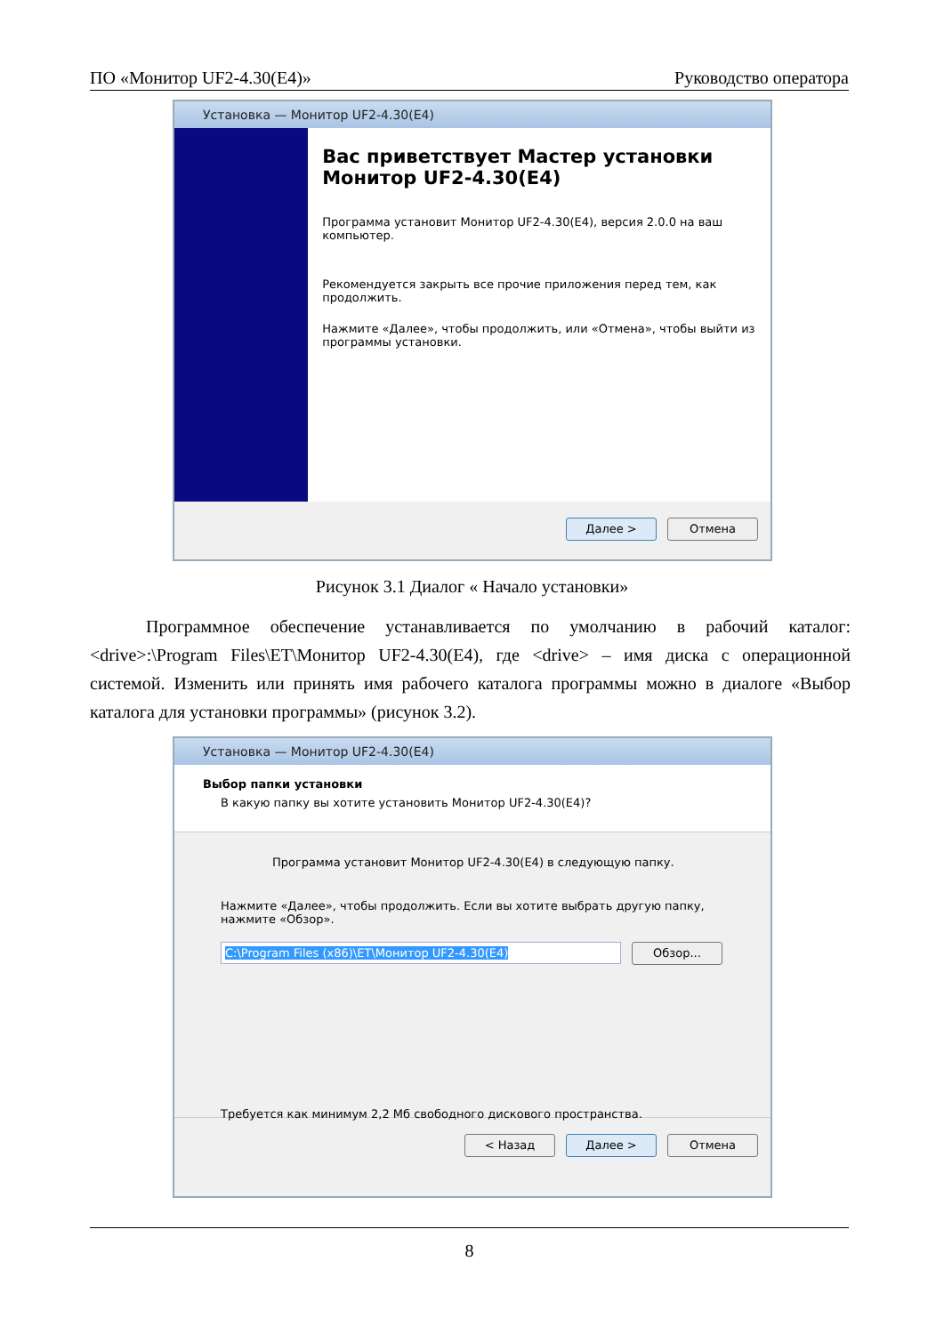ПО «Монитор UF2-4.30(E4)» Руководство оператора
Установка — Монитор UF2-4.30(E4)
Вас приветствует Мастер установки Монитор UF2-4.30(E4)
Программа установит Монитор UF2-4.30(E4), версия 2.0.0 на ваш компьютер.
Рекомендуется закрыть все прочие приложения перед тем, как продолжить.
Нажмите «Далее», чтобы продолжить, или «Отмена», чтобы выйти из программы установки.
Далее > Отмена
Рисунок 3.1 Диалог « Начало установки»
Программное обеспечение устанавливается по умолчанию в рабочий каталог: <drive>:\Program Files\ET\Монитор UF2-4.30(E4), где <drive> – имя диска с операционной системой. Изменить или принять имя рабочего каталога программы можно в диалоге «Выбор каталога для установки программы» (рисунок 3.2).
Установка — Монитор UF2-4.30(E4)
Выбор папки установки
В какую папку вы хотите установить Монитор UF2-4.30(E4)?
Программа установит Монитор UF2-4.30(E4) в следующую папку.
Нажмите «Далее», чтобы продолжить. Если вы хотите выбрать другую папку, нажмите «Обзор».
C:\Program Files (x86)\ET\Монитор UF2-4.30(E4) Обзор...
Требуется как минимум 2,2 Мб свободного дискового пространства.
< Назад Далее > Отмена
8